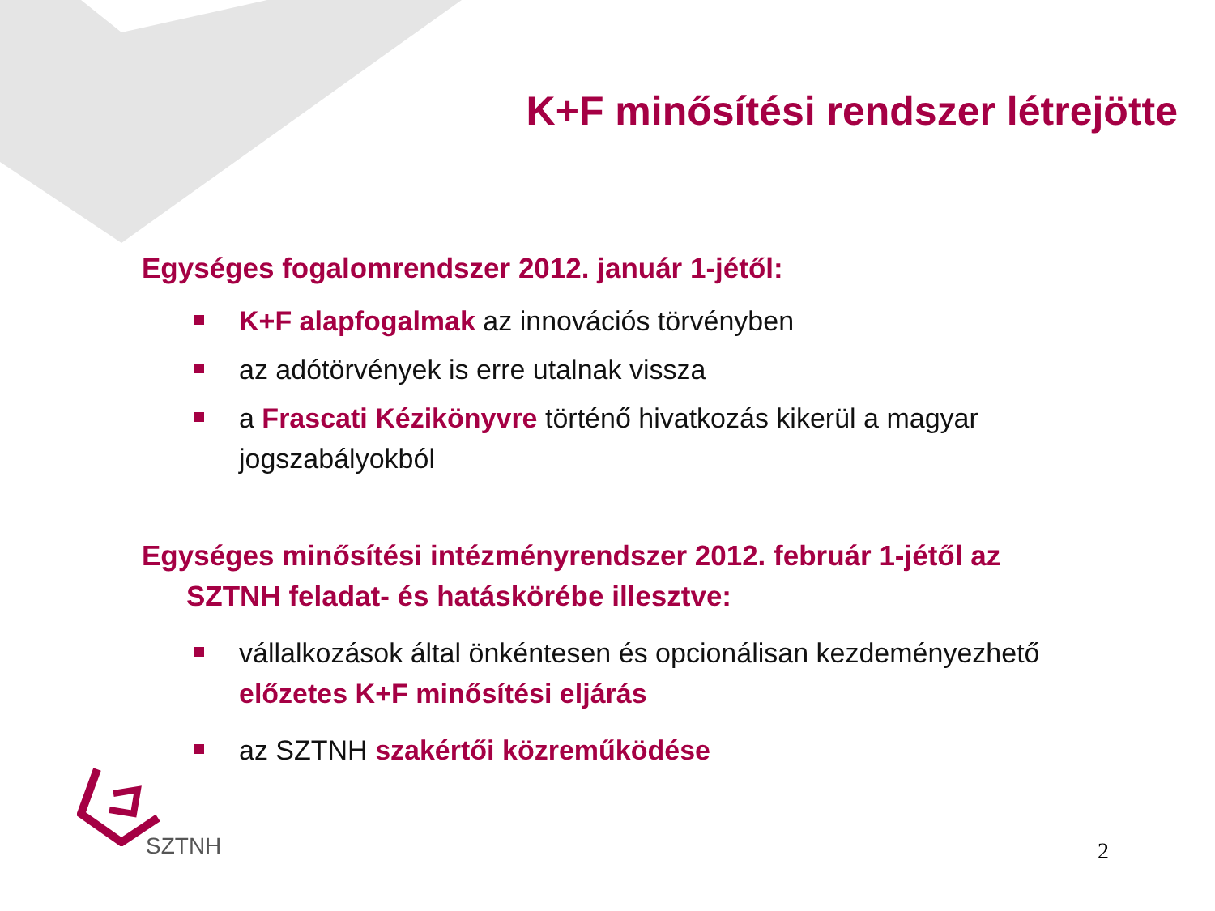K+F minősítési rendszer létrejötte
Egységes fogalomrendszer 2012. január 1-jétől:
K+F alapfogalmak az innovációs törvényben
az adótörvények is erre utalnak vissza
a Frascati Kézikönyvre történő hivatkozás kikerül a magyar jogszabályokból
Egységes minősítési intézményrendszer 2012. február 1-jétől az
SZTNH feladat- és hatáskörébe illesztve:
vállalkozások által önkéntesen és opcionálisan kezdeményezhető előzetes K+F minősítési eljárás
az SZTNH szakértői közreműködése
SZTNH
2